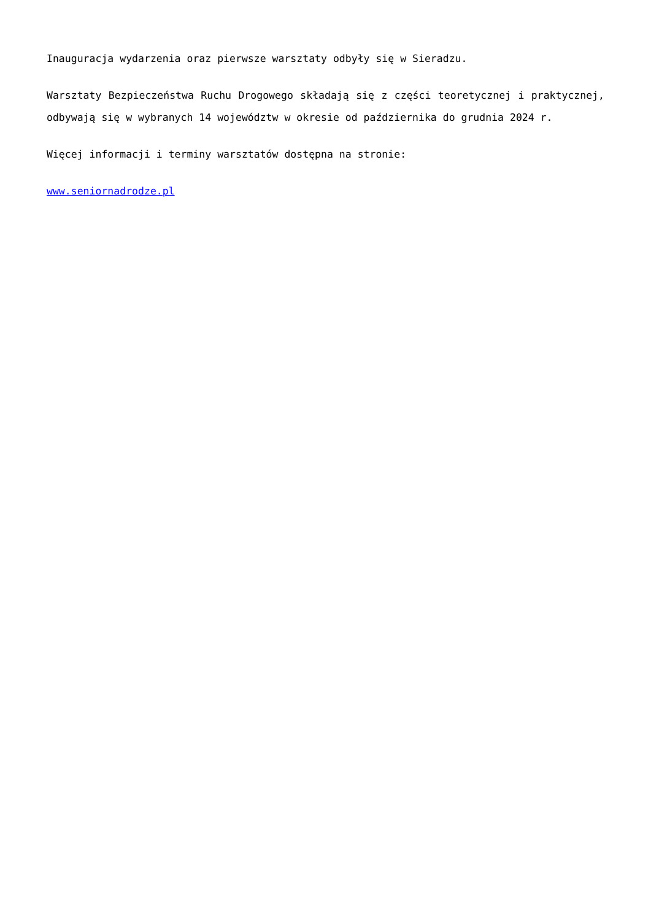Inauguracja wydarzenia oraz pierwsze warsztaty odbyły się w Sieradzu.
Warsztaty Bezpieczeństwa Ruchu Drogowego składają się z części teoretycznej i praktycznej, odbywają się w wybranych 14 województw w okresie od października do grudnia 2024 r.
Więcej informacji i terminy warsztatów dostępna na stronie:
www.seniornadrodze.pl